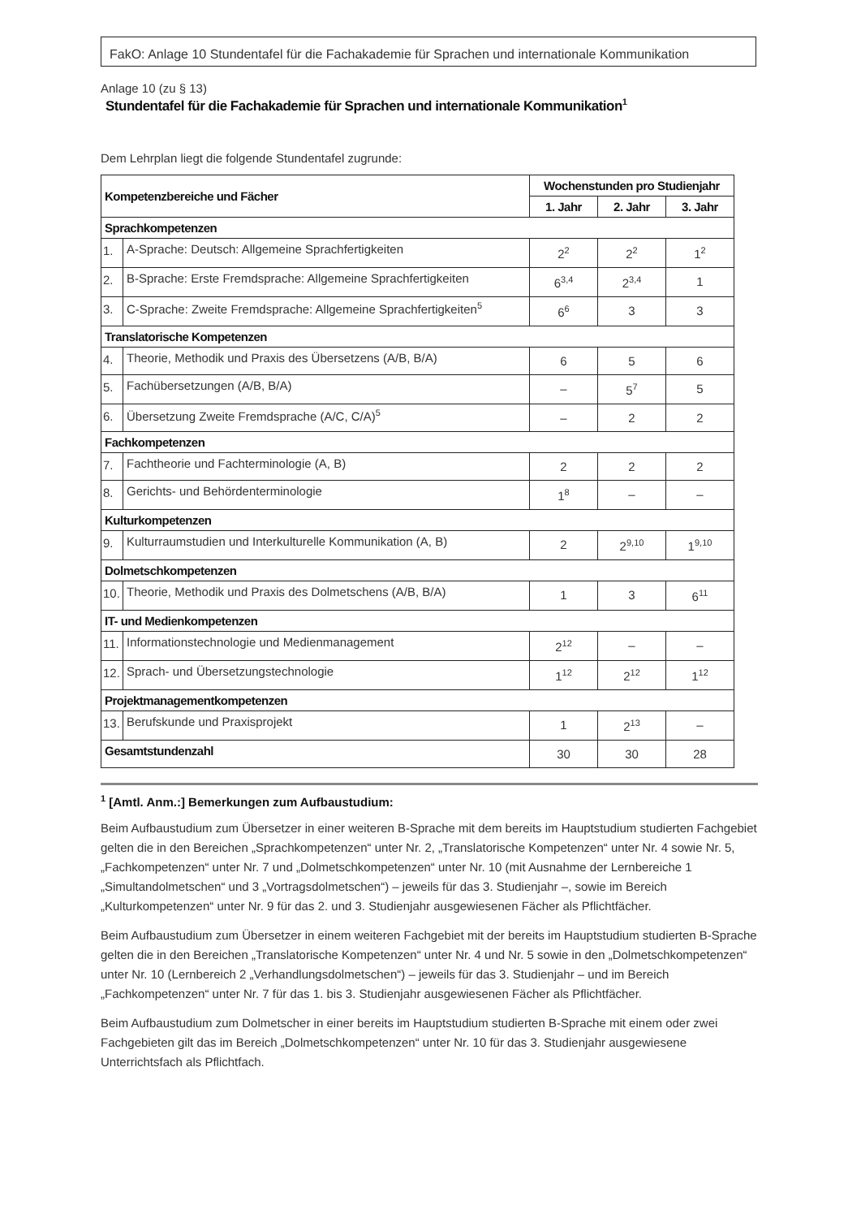FakO: Anlage 10 Stundentafel für die Fachakademie für Sprachen und internationale Kommunikation
Anlage 10 (zu § 13)
Stundentafel für die Fachakademie für Sprachen und internationale Kommunikation<sup>1</sup>
Dem Lehrplan liegt die folgende Stundentafel zugrunde:
| Kompetenzbereiche und Fächer | | Wochenstunden pro Studienjahr | | |
| --- | --- | --- | --- | --- |
| | | 1. Jahr | 2. Jahr | 3. Jahr |
| Sprachkompetenzen | | | | |
| 1. | A-Sprache: Deutsch: Allgemeine Sprachfertigkeiten | 2<sup>2</sup> | 2<sup>2</sup> | 1<sup>2</sup> |
| 2. | B-Sprache: Erste Fremdsprache: Allgemeine Sprachfertigkeiten | 6<sup>3,4</sup> | 2<sup>3,4</sup> | 1 |
| 3. | C-Sprache: Zweite Fremdsprache: Allgemeine Sprachfertigkeiten<sup>5</sup> | 6<sup>6</sup> | 3 | 3 |
| Translatorische Kompetenzen | | | | |
| 4. | Theorie, Methodik und Praxis des Übersetzens (A/B, B/A) | 6 | 5 | 6 |
| 5. | Fachübersetzungen (A/B, B/A) | – | 5<sup>7</sup> | 5 |
| 6. | Übersetzung Zweite Fremdsprache (A/C, C/A)<sup>5</sup> | – | 2 | 2 |
| Fachkompetenzen | | | | |
| 7. | Fachtheorie und Fachterminologie (A, B) | 2 | 2 | 2 |
| 8. | Gerichts- und Behördenterminologie | 1<sup>8</sup> | – | – |
| Kulturkompetenzen | | | | |
| 9. | Kulturraumstudien und Interkulturelle Kommunikation (A, B) | 2 | 2<sup>9,10</sup> | 1<sup>9,10</sup> |
| Dolmetschkompetenzen | | | | |
| 10. | Theorie, Methodik und Praxis des Dolmetschens (A/B, B/A) | 1 | 3 | 6<sup>11</sup> |
| IT- und Medienkompetenzen | | | | |
| 11. | Informationstechnologie und Medienmanagement | 2<sup>12</sup> | – | – |
| 12. | Sprach- und Übersetzungstechnologie | 1<sup>12</sup> | 2<sup>12</sup> | 1<sup>12</sup> |
| Projektmanagementkompetenzen | | | | |
| 13. | Berufskunde und Praxisprojekt | 1 | 2<sup>13</sup> | – |
| Gesamtstundenzahl | | 30 | 30 | 28 |
<sup>1</sup> [Amtl. Anm.:] Bemerkungen zum Aufbaustudium:
Beim Aufbaustudium zum Übersetzer in einer weiteren B-Sprache mit dem bereits im Hauptstudium studierten Fachgebiet gelten die in den Bereichen „Sprachkompetenzen“ unter Nr. 2, „Translatorische Kompetenzen“ unter Nr. 4 sowie Nr. 5, „Fachkompetenzen“ unter Nr. 7 und „Dolmetschkompetenzen“ unter Nr. 10 (mit Ausnahme der Lernbereiche 1 „Simultandolmetschen“ und 3 „Vortragsdolmetschen“) – jeweils für das 3. Studienjahr –, sowie im Bereich „Kulturkompetenzen“ unter Nr. 9 für das 2. und 3. Studienjahr ausgewiesenen Fächer als Pflichtfächer.
Beim Aufbaustudium zum Übersetzer in einem weiteren Fachgebiet mit der bereits im Hauptstudium studierten B-Sprache gelten die in den Bereichen „Translatorische Kompetenzen“ unter Nr. 4 und Nr. 5 sowie in den „Dolmetschkompetenzen“ unter Nr. 10 (Lernbereich 2 „Verhandlungsdolmetschen“) – jeweils für das 3. Studienjahr – und im Bereich „Fachkompetenzen“ unter Nr. 7 für das 1. bis 3. Studienjahr ausgewiesenen Fächer als Pflichtfächer.
Beim Aufbaustudium zum Dolmetscher in einer bereits im Hauptstudium studierten B-Sprache mit einem oder zwei Fachgebieten gilt das im Bereich „Dolmetschkompetenzen“ unter Nr. 10 für das 3. Studienjahr ausgewiesene Unterrichtsfach als Pflichtfach.